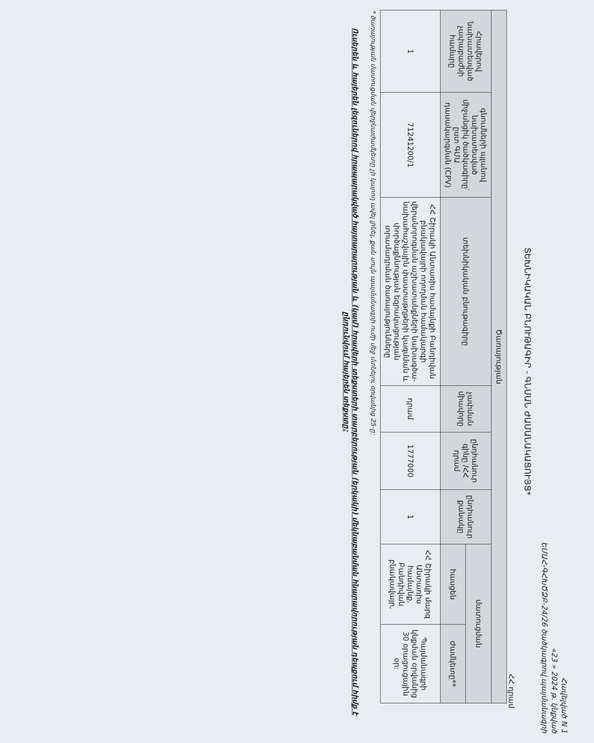Հավելված N 1
«23 » 2024 թ. կնքված
ԵՄԱՀ-ԳՀԽԾՁԲ-24/26 ծածկագրով պայմանագրի
ՏԵԽՆԻԿԱԿԱՆ ԲՆՈՒԹԱԳԻՐ - ԳՆՄԱՆ ԺԱՄԱՆԱԿԱՑՈՒՅՑ*
ՀՀ դրամ
| Ծառայության | | | | | | | |
| --- | --- | --- | --- | --- | --- | --- | --- |
| Հրավերով նախատեսված չափաբաժնի համարը | գնումների պլանով նախատեսված միջանցիկ ծածկագիրը՝ ըստ ԳՄԱ դասակարգման (CPV) | տեխնիկական բնութագիրը | չափման միավորը | ընդհանուր գինը /ՀՀ դրամ | ընդհանուր քանակը | մատուցման | |
| | | | | | | հասցեն | Ժամկետը** |
| 1 | 71241200/1 | ՀՀ Շիրակի Անտառիս համայնքի Բանդիվան բնակավայրի ողողման համակարգի վերանորոգման աշխատանքների նախագծա-նախահաշվային փաստաթղթերի կազմման և փորձաքննության եզրակացության տրամադրման ծառայությունները | դրամ | 1777000 | 1 | ՀՀ Շիրակի մարզ Անտառիս համայնք, Բանդիվան բնակավայր, | Պայմանագրի կնքման օրվանից 30 օրացուցային օր: |
* ծառայության մատուցման վերջնաժամկետը չի կարող ավել լինել, քան սույն պայմանագրի ուժի մեջ մտնելու օրվանից 25-ը:
Ուսերեն և հայերեն լեզուներով հրապարակված հայտարարության և (կամ) հրավերի տեքստերի տարբերության (երկակի) մեկնաբանման հնարավորության դեպքում հիմք է ընդունվում հայերեն տեքստը: